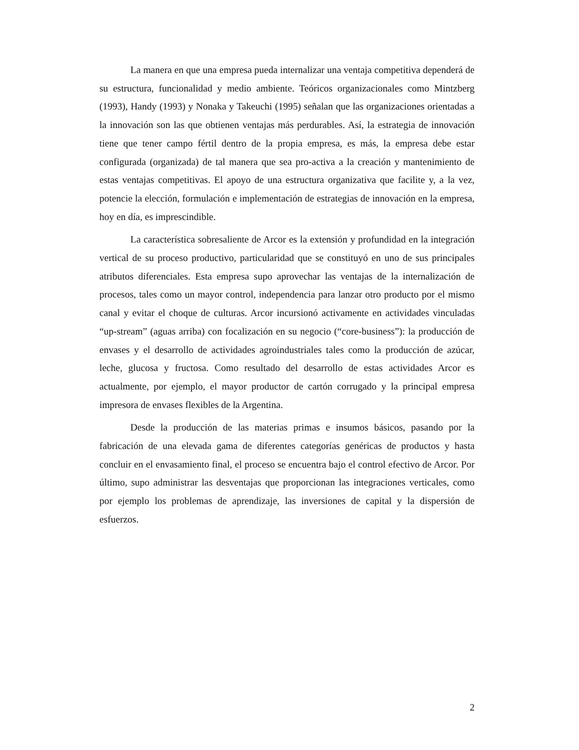La manera en que una empresa pueda internalizar una ventaja competitiva dependerá de su estructura, funcionalidad y medio ambiente. Teóricos organizacionales como Mintzberg (1993), Handy (1993) y Nonaka y Takeuchi (1995) señalan que las organizaciones orientadas a la innovación son las que obtienen ventajas más perdurables. Así, la estrategia de innovación tiene que tener campo fértil dentro de la propia empresa, es más, la empresa debe estar configurada (organizada) de tal manera que sea pro-activa a la creación y mantenimiento de estas ventajas competitivas. El apoyo de una estructura organizativa que facilite y, a la vez, potencie la elección, formulación e implementación de estrategias de innovación en la empresa, hoy en día, es imprescindible.
La característica sobresaliente de Arcor es la extensión y profundidad en la integración vertical de su proceso productivo, particularidad que se constituyó en uno de sus principales atributos diferenciales. Esta empresa supo aprovechar las ventajas de la internalización de procesos, tales como un mayor control, independencia para lanzar otro producto por el mismo canal y evitar el choque de culturas. Arcor incursionó activamente en actividades vinculadas “up-stream” (aguas arriba) con focalización en su negocio (“core-business”): la producción de envases y el desarrollo de actividades agroindustriales tales como la producción de azúcar, leche, glucosa y fructosa. Como resultado del desarrollo de estas actividades Arcor es actualmente, por ejemplo, el mayor productor de cartón corrugado y la principal empresa impresora de envases flexibles de la Argentina.
Desde la producción de las materias primas e insumos básicos, pasando por la fabricación de una elevada gama de diferentes categorías genéricas de productos y hasta concluir en el envasamiento final, el proceso se encuentra bajo el control efectivo de Arcor. Por último, supo administrar las desventajas que proporcionan las integraciones verticales, como por ejemplo los problemas de aprendizaje, las inversiones de capital y la dispersión de esfuerzos.
2